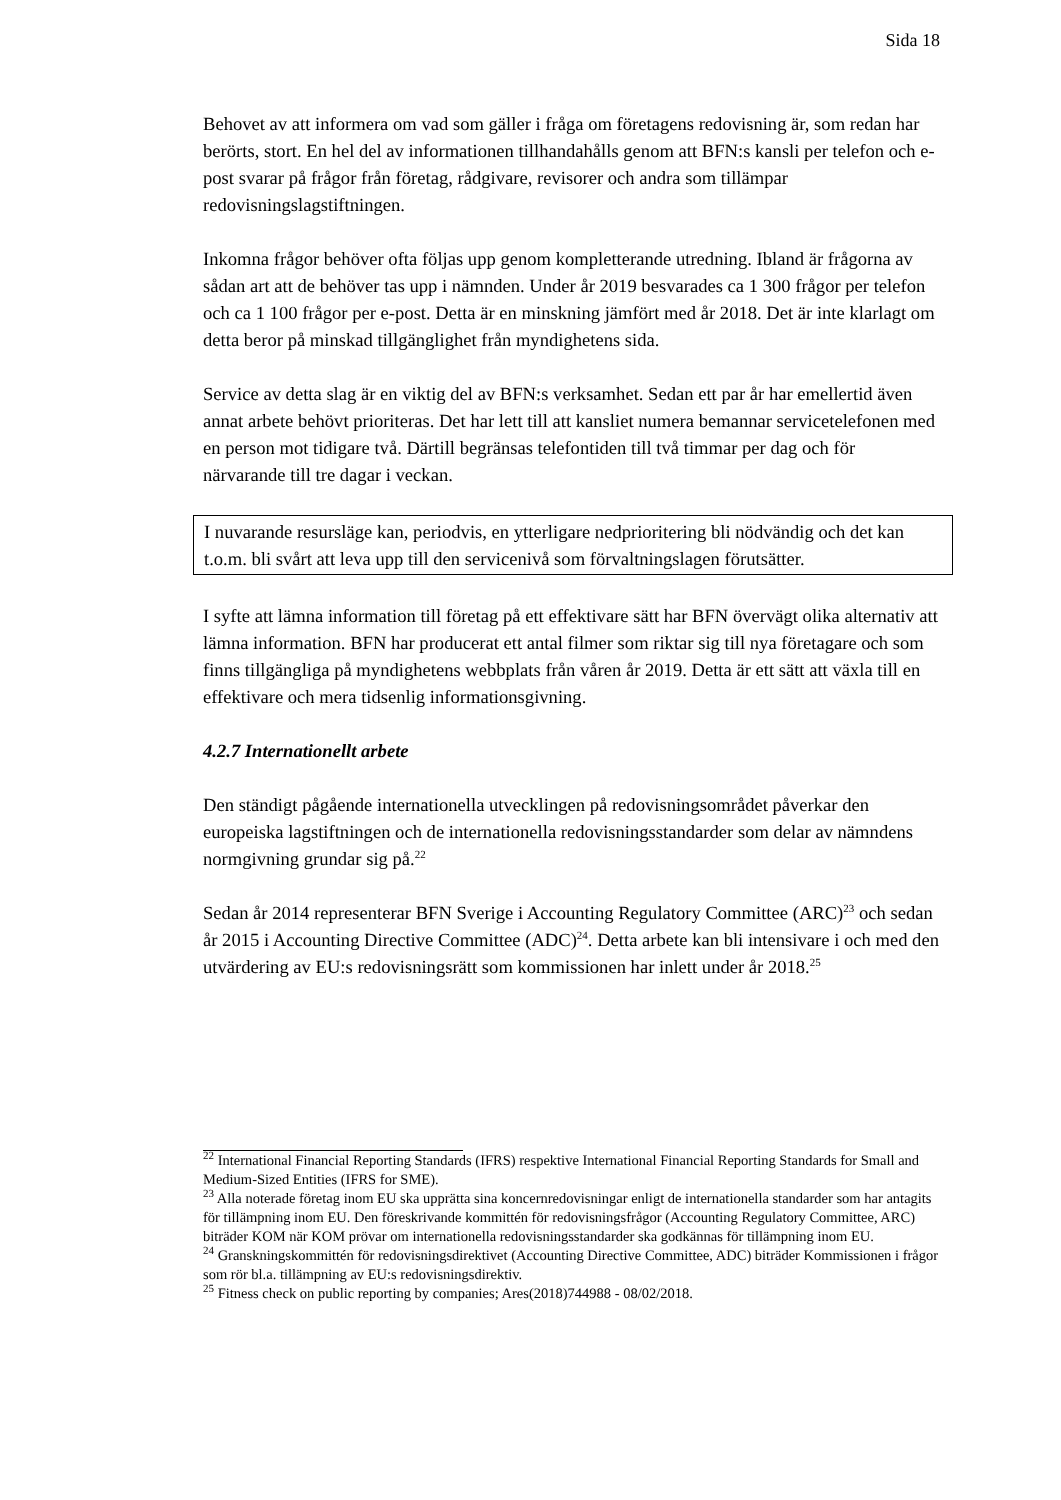Sida 18
Behovet av att informera om vad som gäller i fråga om företagens redovisning är, som redan har berörts, stort. En hel del av informationen tillhandahålls genom att BFN:s kansli per telefon och e-post svarar på frågor från företag, rådgivare, revisorer och andra som tillämpar redovisningslagstiftningen.
Inkomna frågor behöver ofta följas upp genom kompletterande utredning. Ibland är frågorna av sådan art att de behöver tas upp i nämnden. Under år 2019 besvarades ca 1 300 frågor per telefon och ca 1 100 frågor per e-post. Detta är en minskning jämfört med år 2018. Det är inte klarlagt om detta beror på minskad tillgänglighet från myndighetens sida.
Service av detta slag är en viktig del av BFN:s verksamhet. Sedan ett par år har emellertid även annat arbete behövt prioriteras. Det har lett till att kansliet numera bemannar servicetelefonen med en person mot tidigare två. Därtill begränsas telefontiden till två timmar per dag och för närvarande till tre dagar i veckan.
I nuvarande resursläge kan, periodvis, en ytterligare nedprioritering bli nödvändig och det kan t.o.m. bli svårt att leva upp till den servicenivå som förvaltningslagen förutsätter.
I syfte att lämna information till företag på ett effektivare sätt har BFN övervägt olika alternativ att lämna information. BFN har producerat ett antal filmer som riktar sig till nya företagare och som finns tillgängliga på myndighetens webbplats från våren år 2019. Detta är ett sätt att växla till en effektivare och mera tidsenlig informationsgivning.
4.2.7 Internationellt arbete
Den ständigt pågående internationella utvecklingen på redovisningsområdet påverkar den europeiska lagstiftningen och de internationella redovisningsstandarder som delar av nämndens normgivning grundar sig på.<sup>22</sup>
Sedan år 2014 representerar BFN Sverige i Accounting Regulatory Committee (ARC)<sup>23</sup> och sedan år 2015 i Accounting Directive Committee (ADC)<sup>24</sup>. Detta arbete kan bli intensivare i och med den utvärdering av EU:s redovisningsrätt som kommissionen har inlett under år 2018.<sup>25</sup>
<sup>22</sup> International Financial Reporting Standards (IFRS) respektive International Financial Reporting Standards for Small and Medium-Sized Entities (IFRS for SME).
<sup>23</sup> Alla noterade företag inom EU ska upprätta sina koncernredovisningar enligt de internationella standarder som har antagits för tillämpning inom EU. Den föreskrivande kommittén för redovisningsfrågor (Accounting Regulatory Committee, ARC) biträder KOM när KOM prövar om internationella redovisningsstandarder ska godkännas för tillämpning inom EU.
<sup>24</sup> Granskningskommittén för redovisningsdirektivet (Accounting Directive Committee, ADC) biträder Kommissionen i frågor som rör bl.a. tillämpning av EU:s redovisningsdirektiv.
<sup>25</sup> Fitness check on public reporting by companies; Ares(2018)744988 - 08/02/2018.